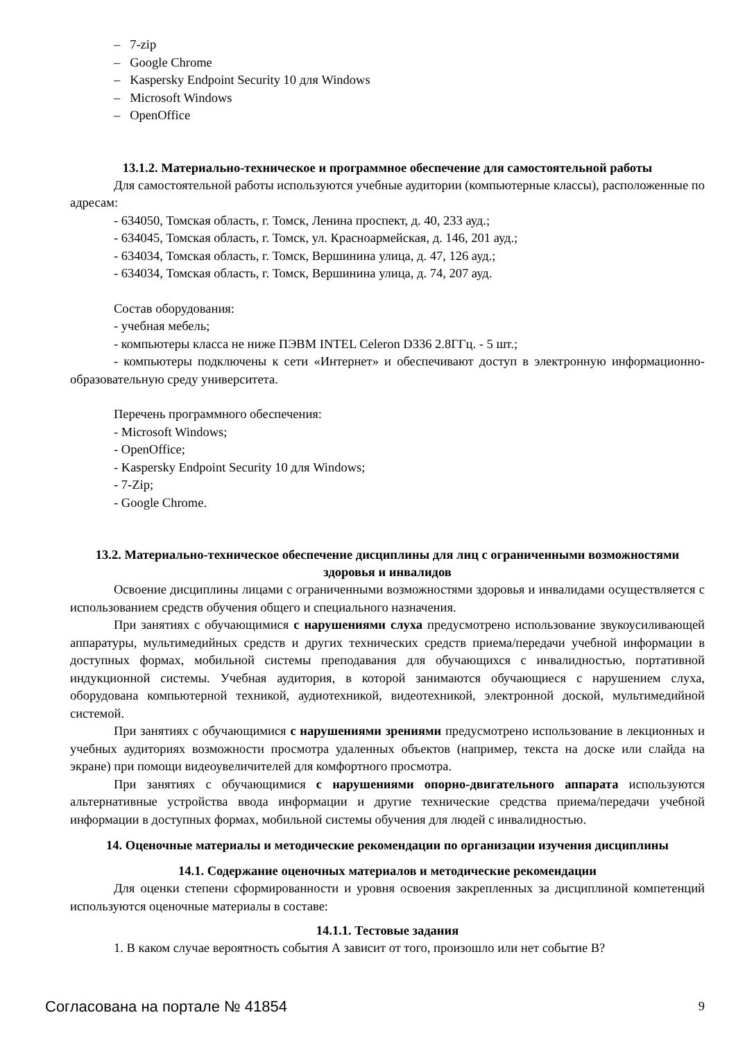– 7-zip
– Google Chrome
– Kaspersky Endpoint Security 10 для Windows
– Microsoft Windows
– OpenOffice
13.1.2. Материально-техническое и программное обеспечение для самостоятельной работы
Для самостоятельной работы используются учебные аудитории (компьютерные классы), расположенные по адресам:
- 634050, Томская область, г. Томск, Ленина проспект, д. 40, 233 ауд.;
- 634045, Томская область, г. Томск, ул. Красноармейская, д. 146, 201 ауд.;
- 634034, Томская область, г. Томск, Вершинина улица, д. 47, 126 ауд.;
- 634034, Томская область, г. Томск, Вершинина улица, д. 74, 207 ауд.
Состав оборудования:
- учебная мебель;
- компьютеры класса не ниже ПЭВМ INTEL Celeron D336 2.8ГГц. - 5 шт.;
- компьютеры подключены к сети «Интернет» и обеспечивают доступ в электронную информационно-образовательную среду университета.
Перечень программного обеспечения:
- Microsoft Windows;
- OpenOffice;
- Kaspersky Endpoint Security 10 для Windows;
- 7-Zip;
- Google Chrome.
13.2. Материально-техническое обеспечение дисциплины для лиц с ограниченными возможностями здоровья и инвалидов
Освоение дисциплины лицами с ограниченными возможностями здоровья и инвалидами осуществляется с использованием средств обучения общего и специального назначения.
При занятиях с обучающимися с нарушениями слуха предусмотрено использование звукоусиливающей аппаратуры, мультимедийных средств и других технических средств приема/передачи учебной информации в доступных формах, мобильной системы преподавания для обучающихся с инвалидностью, портативной индукционной системы. Учебная аудитория, в которой занимаются обучающиеся с нарушением слуха, оборудована компьютерной техникой, аудиотехникой, видеотехникой, электронной доской, мультимедийной системой.
При занятиях с обучающимися с нарушениями зрениями предусмотрено использование в лекционных и учебных аудиториях возможности просмотра удаленных объектов (например, текста на доске или слайда на экране) при помощи видеоувеличителей для комфортного просмотра.
При занятиях с обучающимися с нарушениями опорно-двигательного аппарата используются альтернативные устройства ввода информации и другие технические средства приема/передачи учебной информации в доступных формах, мобильной системы обучения для людей с инвалидностью.
14. Оценочные материалы и методические рекомендации по организации изучения дисциплины
14.1. Содержание оценочных материалов и методические рекомендации
Для оценки степени сформированности и уровня освоения закрепленных за дисциплиной компетенций используются оценочные материалы в составе:
14.1.1. Тестовые задания
1. В каком случае вероятность события А зависит от того, произошло или нет событие В?
Согласована на портале № 41854 9